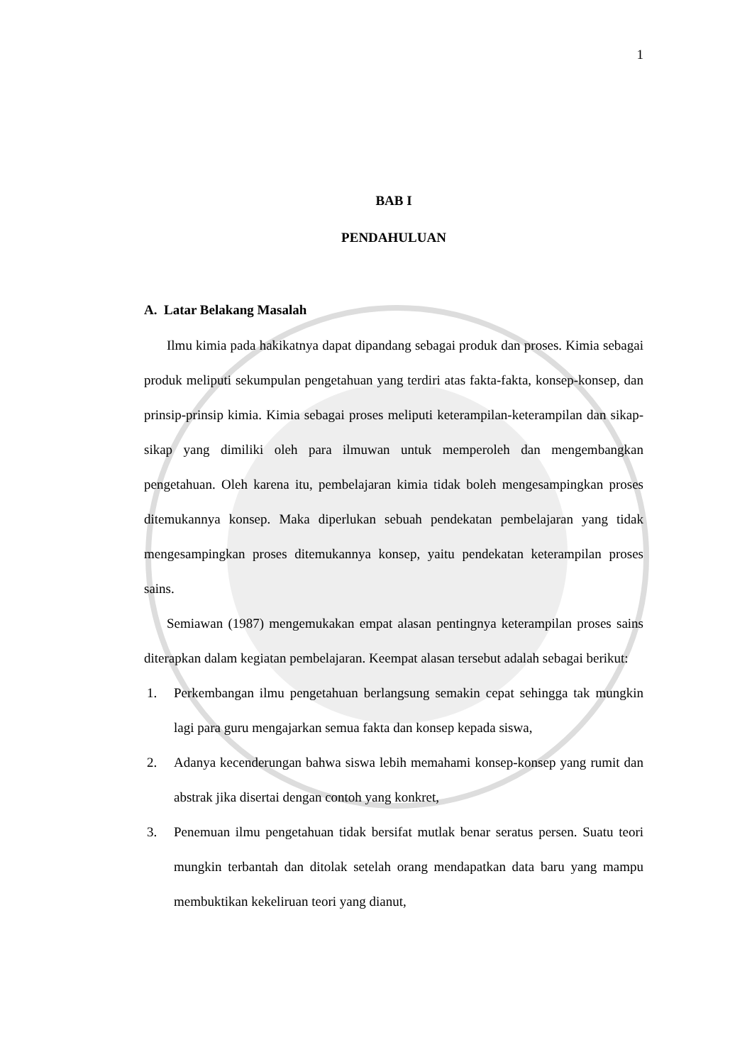1
BAB I
PENDAHULUAN
A. Latar Belakang Masalah
Ilmu kimia pada hakikatnya dapat dipandang sebagai produk dan proses. Kimia sebagai produk meliputi sekumpulan pengetahuan yang terdiri atas fakta-fakta, konsep-konsep, dan prinsip-prinsip kimia. Kimia sebagai proses meliputi keterampilan-keterampilan dan sikap-sikap yang dimiliki oleh para ilmuwan untuk memperoleh dan mengembangkan pengetahuan. Oleh karena itu, pembelajaran kimia tidak boleh mengesampingkan proses ditemukannya konsep. Maka diperlukan sebuah pendekatan pembelajaran yang tidak mengesampingkan proses ditemukannya konsep, yaitu pendekatan keterampilan proses sains.
Semiawan (1987) mengemukakan empat alasan pentingnya keterampilan proses sains diterapkan dalam kegiatan pembelajaran. Keempat alasan tersebut adalah sebagai berikut:
1. Perkembangan ilmu pengetahuan berlangsung semakin cepat sehingga tak mungkin lagi para guru mengajarkan semua fakta dan konsep kepada siswa,
2. Adanya kecenderungan bahwa siswa lebih memahami konsep-konsep yang rumit dan abstrak jika disertai dengan contoh yang konkret,
3. Penemuan ilmu pengetahuan tidak bersifat mutlak benar seratus persen. Suatu teori mungkin terbantah dan ditolak setelah orang mendapatkan data baru yang mampu membuktikan kekeliruan teori yang dianut,